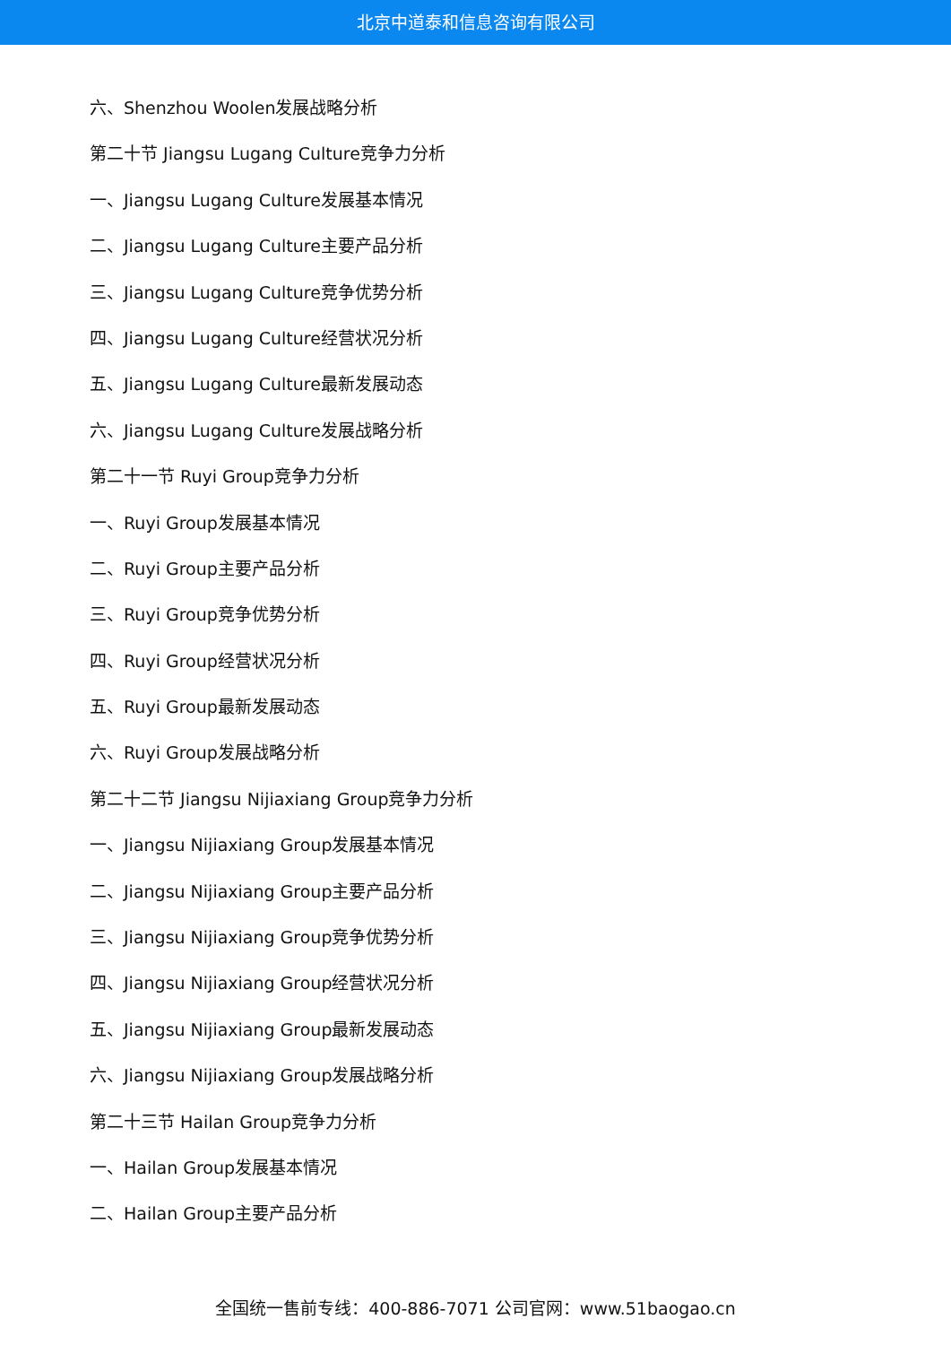北京中道泰和信息咨询有限公司
六、Shenzhou Woolen发展战略分析
第二十节 Jiangsu Lugang Culture竞争力分析
一、Jiangsu Lugang Culture发展基本情况
二、Jiangsu Lugang Culture主要产品分析
三、Jiangsu Lugang Culture竞争优势分析
四、Jiangsu Lugang Culture经营状况分析
五、Jiangsu Lugang Culture最新发展动态
六、Jiangsu Lugang Culture发展战略分析
第二十一节 Ruyi Group竞争力分析
一、Ruyi Group发展基本情况
二、Ruyi Group主要产品分析
三、Ruyi Group竞争优势分析
四、Ruyi Group经营状况分析
五、Ruyi Group最新发展动态
六、Ruyi Group发展战略分析
第二十二节 Jiangsu Nijiaxiang Group竞争力分析
一、Jiangsu Nijiaxiang Group发展基本情况
二、Jiangsu Nijiaxiang Group主要产品分析
三、Jiangsu Nijiaxiang Group竞争优势分析
四、Jiangsu Nijiaxiang Group经营状况分析
五、Jiangsu Nijiaxiang Group最新发展动态
六、Jiangsu Nijiaxiang Group发展战略分析
第二十三节 Hailan Group竞争力分析
一、Hailan Group发展基本情况
二、Hailan Group主要产品分析
全国统一售前专线：400-886-7071 公司官网：www.51baogao.cn